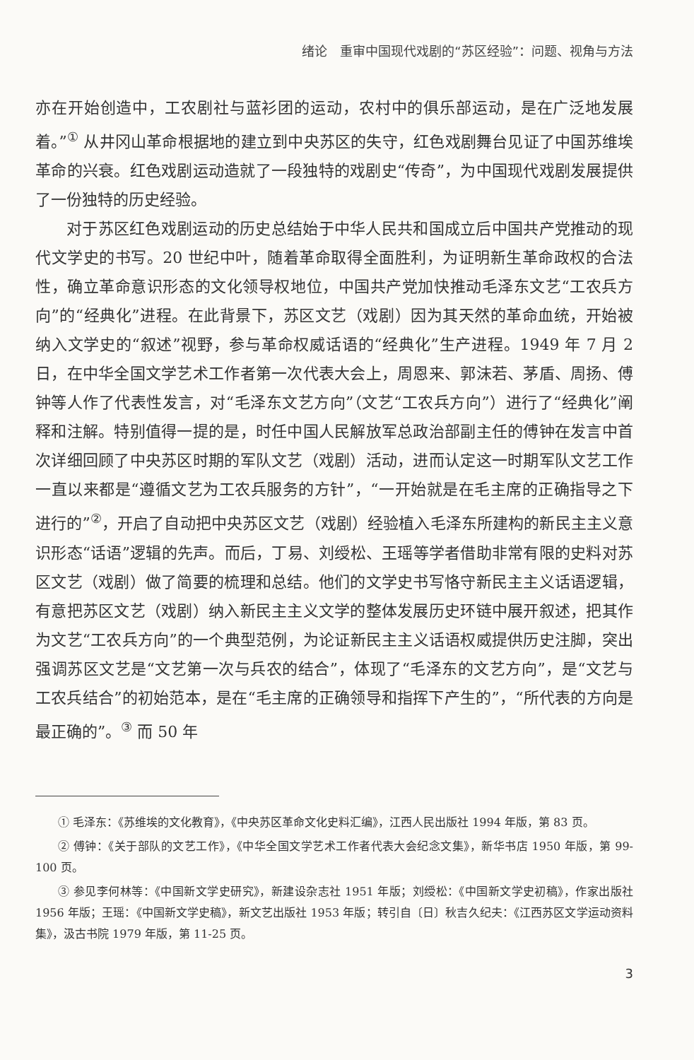绪论　重审中国现代戏剧的“苏区经验”：问题、视角与方法
亦在开始创造中，工农剧社与蓝衫团的运动，农村中的俱乐部运动，是在广泛地发展着。”<sup>①</sup> 从井冈山革命根据地的建立到中央苏区的失守，红色戏剧舞台见证了中国苏维埃革命的兴衰。红色戏剧运动造就了一段独特的戏剧史“传奇”，为中国现代戏剧发展提供了一份独特的历史经验。
对于苏区红色戏剧运动的历史总结始于中华人民共和国成立后中国共产党推动的现代文学史的书写。20 世纪中叶，随着革命取得全面胜利，为证明新生革命政权的合法性，确立革命意识形态的文化领导权地位，中国共产党加快推动毛泽东文艺“工农兵方向”的“经典化”进程。在此背景下，苏区文艺（戏剧）因为其天然的革命血统，开始被纳入文学史的“叙述”视野，参与革命权威话语的“经典化”生产进程。1949 年 7 月 2 日，在中华全国文学艺术工作者第一次代表大会上，周恩来、郭沫若、茅盾、周扬、傅钟等人作了代表性发言，对“毛泽东文艺方向”（文艺“工农兵方向”）进行了“经典化”阐释和注解。特别值得一提的是，时任中国人民解放军总政治部副主任的傅钟在发言中首次详细回顾了中央苏区时期的军队文艺（戏剧）活动，进而认定这一时期军队文艺工作一直以来都是“遵循文艺为工农兵服务的方针”，“一开始就是在毛主席的正确指导之下进行的”<sup>②</sup>，开启了自动把中央苏区文艺（戏剧）经验植入毛泽东所建构的新民主主义意识形态“话语”逻辑的先声。而后，丁易、刘绶松、王瑶等学者借助非常有限的史料对苏区文艺（戏剧）做了简要的梳理和总结。他们的文学史书写恪守新民主主义话语逻辑，有意把苏区文艺（戏剧）纳入新民主主义文学的整体发展历史环链中展开叙述，把其作为文艺“工农兵方向”的一个典型范例，为论证新民主主义话语权威提供历史注脚，突出强调苏区文艺是“文艺第一次与兵农的结合”，体现了“毛泽东的文艺方向”，是“文艺与工农兵结合”的初始范本，是在“毛主席的正确领导和指挥下产生的”，“所代表的方向是最正确的”。<sup>③</sup> 而 50 年
① 毛泽东：《苏维埃的文化教育》，《中央苏区革命文化史料汇编》，江西人民出版社 1994 年版，第 83 页。
② 傅钟：《关于部队的文艺工作》，《中华全国文学艺术工作者代表大会纪念文集》，新华书店 1950 年版，第 99-100 页。
③ 参见李何林等：《中国新文学史研究》，新建设杂志社 1951 年版；刘绶松：《中国新文学史初稿》，作家出版社 1956 年版；王瑶：《中国新文学史稿》，新文艺出版社 1953 年版；转引自〔日〕秋吉久纪夫：《江西苏区文学运动资料集》，汲古书院 1979 年版，第 11-25 页。
3